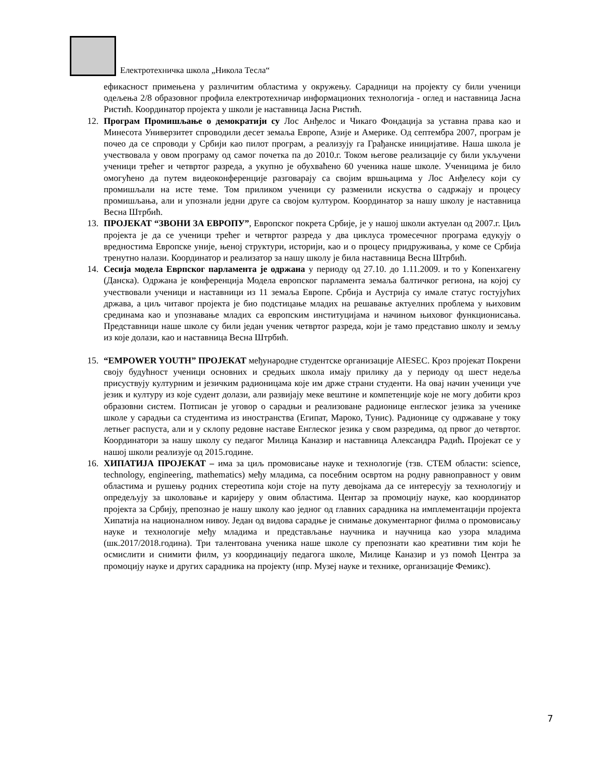Електротехничка школа „Никола Тесла“
ефикасност примењена у различитим областима у окружењу. Сарадници на пројекту су били ученици одељења 2/8 образовног профила електротехничар информационих технологија - оглед и наставница Јасна Ристић. Координатор пројекта у школи је наставница Јасна Ристић.
12. Програм Промишљање о демократији су Лос Анђелос и Чикаго Фондација за уставна права као и Минесота Универзитет спроводили десет земаља Европе, Азије и Америке. Од септембра 2007, програм је почео да се спроводи у Србији као пилот програм, а реализују га Грађанске иницијативе. Наша школа је учествовала у овом програму од самог почетка па до 2010.г. Током његове реализације су били укључени ученици трећег и четвртог разреда, а укупно је обухваћено 60 ученика наше школе. Ученицима је било омогућено да путем видеоконференције разговарају са својим вршњацима у Лос Анђелесу који су промишљали на исте теме. Том приликом ученици су разменили искуства о садржају и процесу промишљања, али и упознали једни друге са својом културом. Координатор за нашу школу је наставница Весна Штрбић.
13. ПРОЈЕКАТ “ЗВОНИ ЗА ЕВРОПУ”, Европског покрета Србије, је у нашој школи актуелан од 2007.г. Циљ пројекта је да се ученици трећег и четвртог разреда у два циклуса тромесечног програма едукују о вредностима Европске уније, њеној структури, историји, као и о процесу придруживања, у коме се Србија тренутно налази. Координатор и реализатор за нашу школу је била наставница Весна Штрбић.
14. Сесија модела Еврпског парламента је одржана у периоду од 27.10. до 1.11.2009. и то у Копенхагену (Данска). Одржана је конференција Модела европског парламента земаља балтичког региона, на којој су учествовали ученици и наставници из 11 земаља Европе. Србија и Аустрија су имале статус гостујућих држава, а циљ читавог пројекта је био подстицање младих на решавање актуелних проблема у њиховим срединама као и упознавање младих са европским институцијама и начином њиховог функционисања. Представници наше школе су били један ученик четвртог разреда, који је тамо представио школу и земљу из које долази, као и наставница Весна Штрбић.
15. “EMPOWER YOUTH” ПРОЈЕКАТ међународне студентске организације AIESEC. Кроз пројекат Покрени своју будућност ученици основних и средњих школа имају прилику да у периоду од шест недеља присуствују културним и језичким радионицама које им држе страни студенти. На овај начин ученици уче језик и културу из које судент долази, али развијају меке вештине и компетенције које не могу добити кроз образовни систем. Потписан је уговор о сарадњи и реализоване радионице енглеског језика за ученике школе у сарадњи са студентима из иностранства (Египат, Мароко, Тунис). Радионице су одржаване у току летњег распуста, али и у склопу редовне наставе Енглеског језика у свом разредима, од првог до четвртог. Координатори за нашу школу су педагог Милица Каназир и наставница Александра Радић. Пројекат се у нашој школи реализује од 2015.године.
16. ХИПАТИЈА ПРОЈЕКАТ – има за циљ промовисање науке и технологије (тзв. СТЕМ области: science, technology, engineering, mathematics) међу младима, са посебним освртом на родну равноправност у овим областима и рушењу родних стереотипа који стоје на путу девојкама да се интересују за технологију и опредељују за школовање и каријеру у овим областима. Центар за промоцију науке, као координатор пројекта за Србију, препознао је нашу школу као једног од главних сарадника на имплементацији пројекта Хипатија на националном нивоу. Један од видова сарадње је снимање документарног филма о промовисању науке и технологије међу младима и представљање научника и научница као узора младима (шк.2017/2018.година). Три талентована ученика наше школе су препознати као креативни тим који ће осмислити и снимити филм, уз координацију педагога школе, Милице Каназир и уз помоћ Центра за промоцију науке и других сарадника на пројекту (нпр. Музеј науке и технике, организације Фемикс).
7